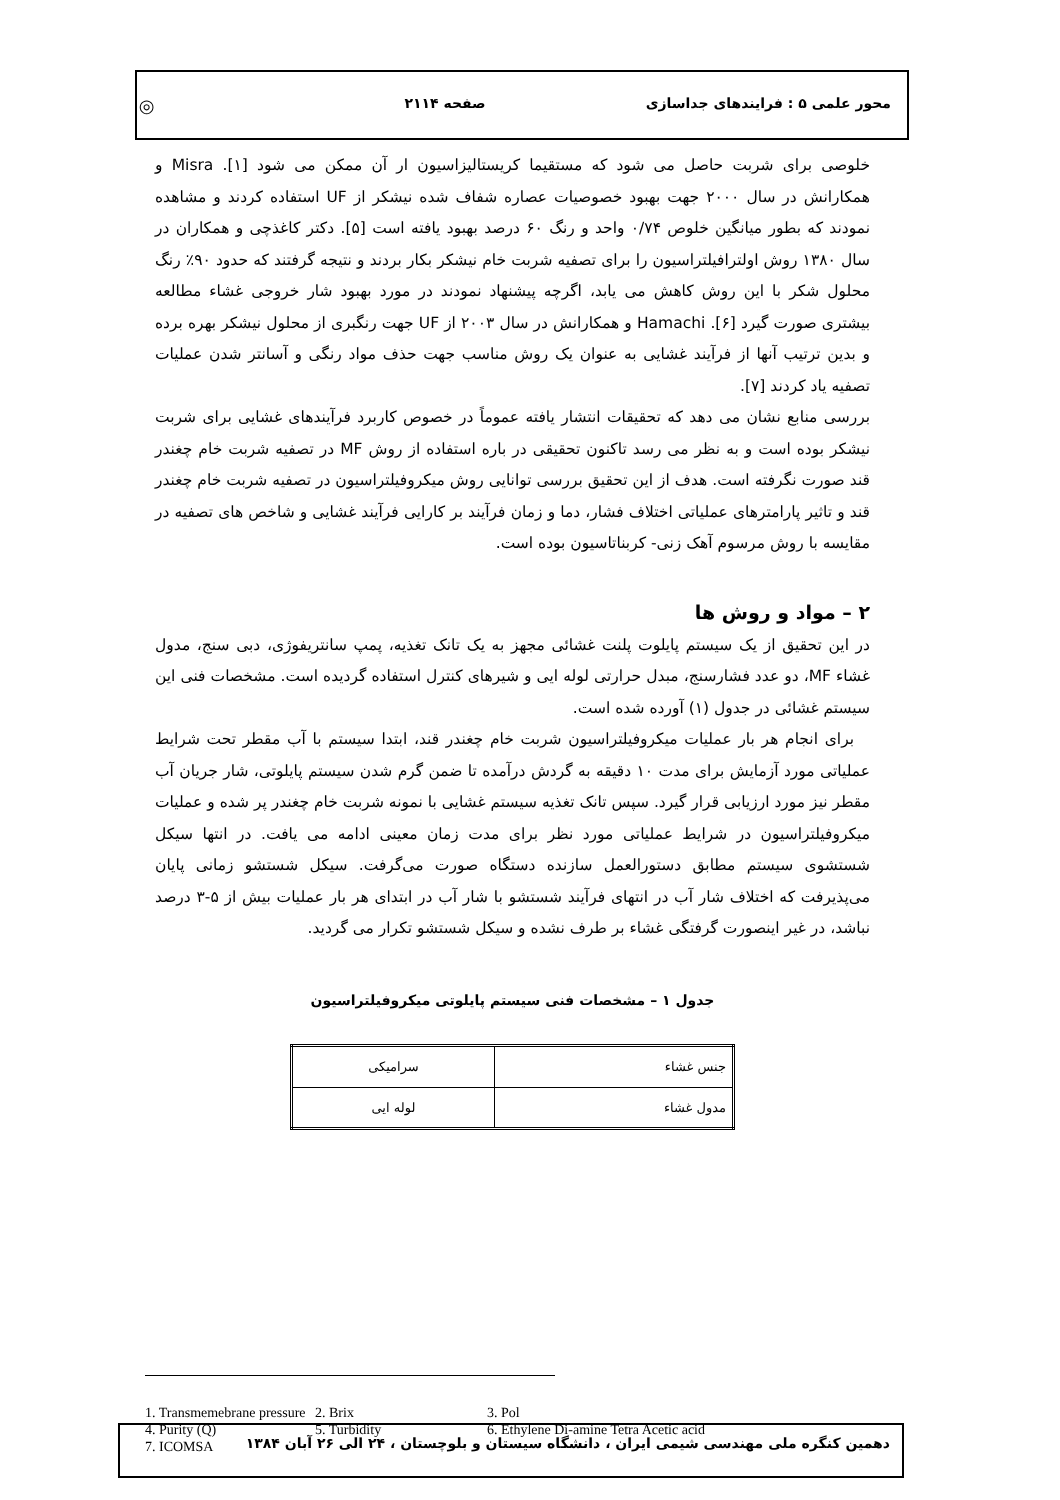محور علمی ۵ : فرایندهای جداسازی صفحه ۲۱۱۴ ◎
خلوصی برای شربت حاصل می شود که مستقیما کریستالیزاسیون ار آن ممکن می شود [۱]. Misra و همکارانش در سال ۲۰۰۰ جهت بهبود خصوصیات عصاره شفاف شده نیشکر از UF استفاده کردند و مشاهده نمودند که بطور میانگین خلوص ۰/۷۴ واحد و رنگ ۶۰ درصد بهبود یافته است [۵]. دکتر کاغذچی و همکاران در سال ۱۳۸۰ روش اولترافیلتراسیون را برای تصفیه شربت خام نیشکر بکار بردند و نتیجه گرفتند که حدود ۹۰٪ رنگ محلول شکر با این روش کاهش می یابد، اگرچه پیشنهاد نمودند در مورد بهبود شار خروجی غشاء مطالعه بیشتری صورت گیرد [۶]. Hamachi و همکارانش در سال ۲۰۰۳ از UF جهت رنگبری از محلول نیشکر بهره برده و بدین ترتیب آنها از فرآیند غشایی به عنوان یک روش مناسب جهت حذف مواد رنگی و آسانتر شدن عملیات تصفیه یاد کردند [۷].
بررسی منابع نشان می دهد که تحقیقات انتشار یافته عموماً در خصوص کاربرد فرآیندهای غشایی برای شربت نیشکر بوده است و به نظر می رسد تاکنون تحقیقی در باره استفاده از روش MF در تصفیه شربت خام چغندر قند صورت نگرفته است. هدف از این تحقیق بررسی توانایی روش میکروفیلتراسیون در تصفیه شربت خام چغندر قند و تاثیر پارامترهای عملیاتی اختلاف فشار، دما و زمان فرآیند بر کارایی فرآیند غشایی و شاخص های تصفیه در مقایسه با روش مرسوم آهک زنی- کربناتاسیون بوده است.
۲ – مواد و روش ها
در این تحقیق از یک سیستم پایلوت پلنت غشائی مجهز به یک تانک تغذیه، پمپ سانتریفوژی، دبی سنج، مدول غشاء MF، دو عدد فشارسنج، مبدل حرارتی لوله ایی و شیرهای کنترل استفاده گردیده است. مشخصات فنی این سیستم غشائی در جدول (۱) آورده شده است.
برای انجام هر بار عملیات میکروفیلتراسیون شربت خام چغندر قند، ابتدا سیستم با آب مقطر تحت شرایط عملیاتی مورد آزمایش برای مدت ۱۰ دقیقه به گردش درآمده تا ضمن گرم شدن سیستم پایلوتی، شار جریان آب مقطر نیز مورد ارزیابی قرار گیرد. سپس تانک تغذیه سیستم غشایی با نمونه شربت خام چغندر پر شده و عملیات میکروفیلتراسیون در شرایط عملیاتی مورد نظر برای مدت زمان معینی ادامه می یافت. در انتها سیکل شستشوی سیستم مطابق دستورالعمل سازنده دستگاه صورت می‌گرفت. سیکل شستشو زمانی پایان می‌پذیرفت که اختلاف شار آب در انتهای فرآیند شستشو با شار آب در ابتدای هر بار عملیات بیش از ۵-۳ درصد نباشد، در غیر اینصورت گرفتگی غشاء بر طرف نشده و سیکل شستشو تکرار می گردید.
جدول ۱ – مشخصات فنی سیستم پایلوتی میکروفیلتراسیون
| جنس غشاء | سرامیکی |
| مدول غشاء | لوله ایی |
1. Transmemebrane pressure 2. Brix 3. Pol
4. Purity (Q) 5. Turbidity 6. Ethylene Di-amine Tetra Acetic acid
7. ICOMSA
دهمین کنگره ملی مهندسی شیمی ایران ، دانشگاه سیستان و بلوچستان ، ۲۴ الی ۲۶ آبان ۱۳۸۴